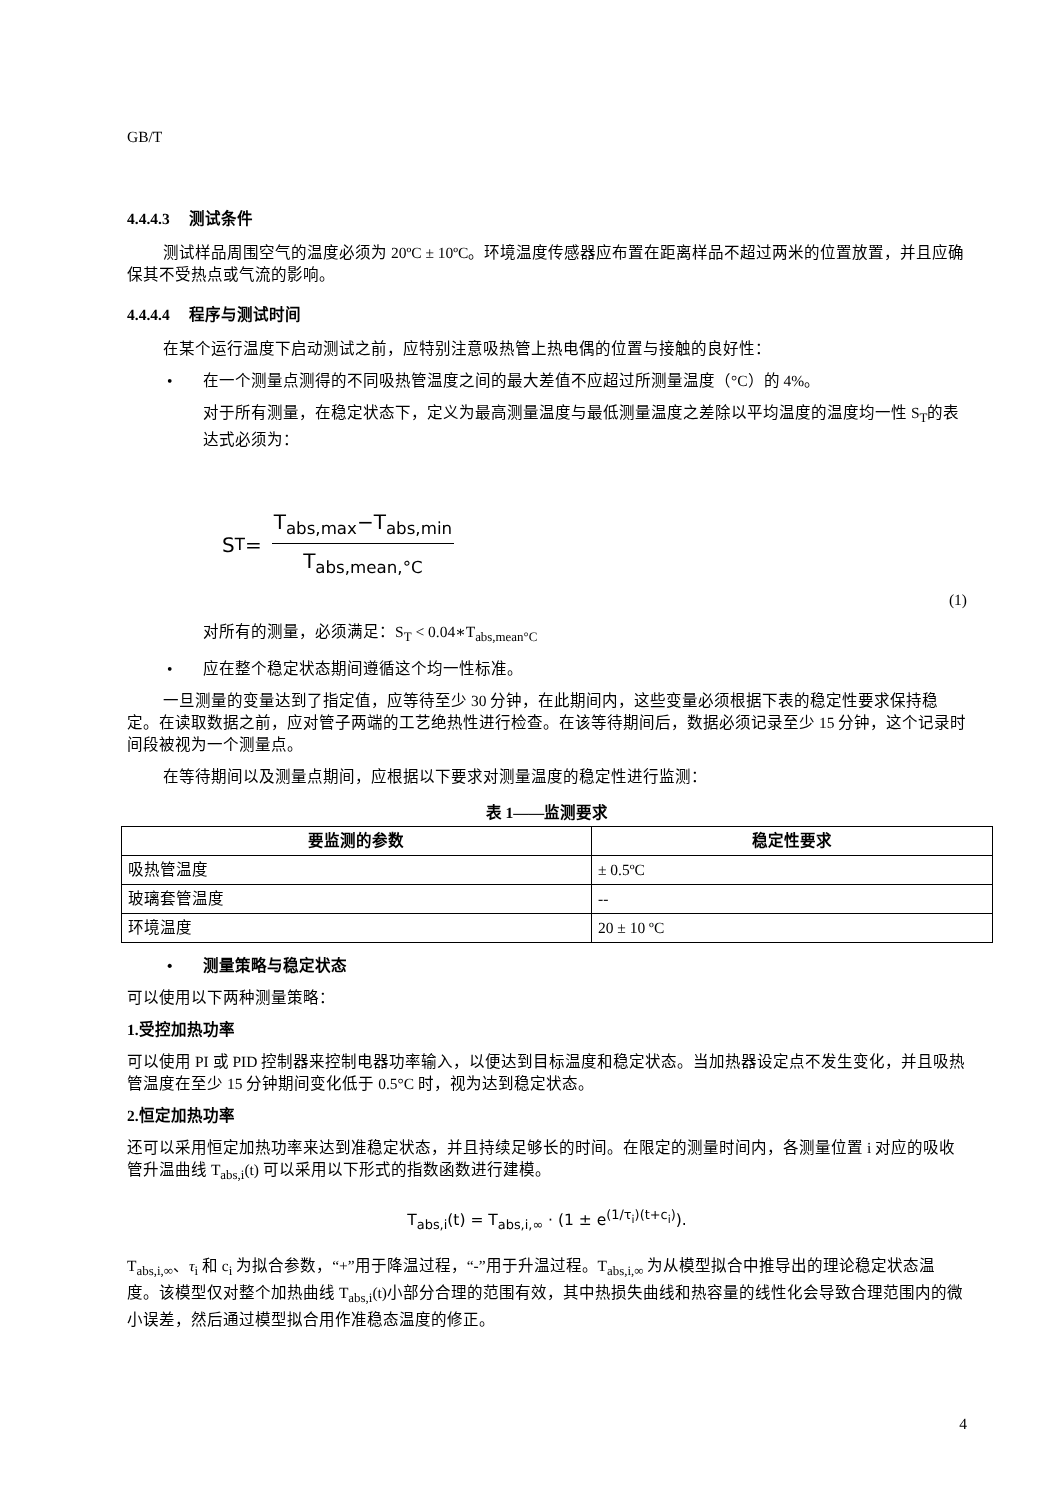GB/T
4.4.4.3 测试条件
测试样品周围空气的温度必须为 20ºC ± 10ºC。环境温度传感器应布置在距离样品不超过两米的位置放置，并且应确保其不受热点或气流的影响。
4.4.4.4 程序与测试时间
在某个运行温度下启动测试之前，应特别注意吸热管上热电偶的位置与接触的良好性：
• 在一个测量点测得的不同吸热管温度之间的最大差值不应超过所测量温度（°C）的 4%。
对于所有测量，在稳定状态下，定义为最高测量温度与最低测量温度之差除以平均温度的温度均一性 S<sub>T</sub>的表达式必须为：
S<sub>T</sub> =
T<sub>abs,max</sub>−T<sub>abs,min</sub>
T<sub>abs,mean,°C</sub>
(1)
对所有的测量，必须满足：S<sub>T</sub> < 0.04∗T<sub>abs,mean°C</sub>
• 应在整个稳定状态期间遵循这个均一性标准。
一旦测量的变量达到了指定值，应等待至少 30 分钟，在此期间内，这些变量必须根据下表的稳定性要求保持稳定。在读取数据之前，应对管子两端的工艺绝热性进行检查。在该等待期间后，数据必须记录至少 15 分钟，这个记录时间段被视为一个测量点。
在等待期间以及测量点期间，应根据以下要求对测量温度的稳定性进行监测：
表 1——监测要求
| 要监测的参数 | 稳定性要求 |
| --- | --- |
| 吸热管温度 | ± 0.5ºC |
| 玻璃套管温度 | -- |
| 环境温度 | 20 ± 10 ºC |
• 测量策略与稳定状态
可以使用以下两种测量策略：
1.受控加热功率
可以使用 PI 或 PID 控制器来控制电器功率输入，以便达到目标温度和稳定状态。当加热器设定点不发生变化，并且吸热管温度在至少 15 分钟期间变化低于 0.5°C 时，视为达到稳定状态。
2.恒定加热功率
还可以采用恒定加热功率来达到准稳定状态，并且持续足够长的时间。在限定的测量时间内，各测量位置 i 对应的吸收管升温曲线 T<sub>abs,i</sub>(t) 可以采用以下形式的指数函数进行建模。
T<sub>abs,i</sub>(t) = T<sub>abs,i,∞</sub> · (1 ± e<sup>(1/τ<sub>i</sub>)(t+c<sub>i</sub>)</sup>).
T<sub>abs,i,∞</sub>、τ<sub>i</sub> 和 c<sub>i</sub> 为拟合参数，“+”用于降温过程，“-”用于升温过程。T<sub>abs,i,∞</sub> 为从模型拟合中推导出的理论稳定状态温度。该模型仅对整个加热曲线 T<sub>abs,i</sub>(t)小部分合理的范围有效，其中热损失曲线和热容量的线性化会导致合理范围内的微小误差，然后通过模型拟合用作准稳态温度的修正。
4